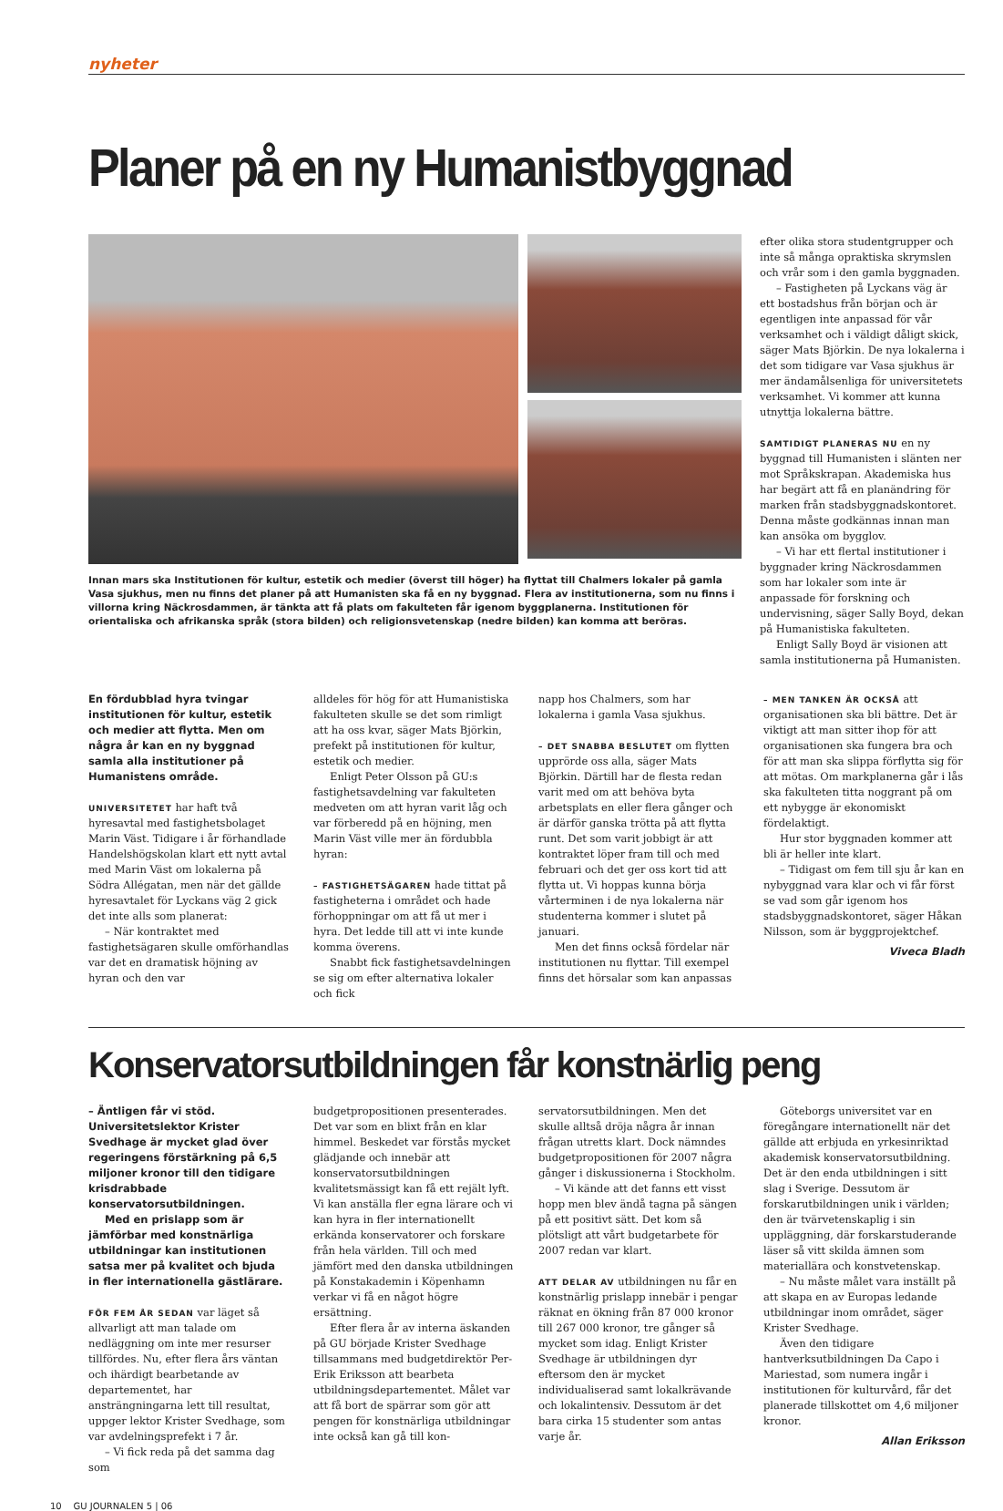nyheter
Planer på en ny Humanistbyggnad
Innan mars ska Institutionen för kultur, estetik och medier (överst till höger) ha flyttat till Chalmers lokaler på gamla Vasa sjukhus, men nu finns det planer på att Humanisten ska få en ny byggnad. Flera av institutionerna, som nu finns i villorna kring Näckrosdammen, är tänkta att få plats om fakulteten får igenom byggplanerna. Institutionen för orientaliska och afrikanska språk (stora bilden) och religionsvetenskap (nedre bilden) kan komma att beröras.
efter olika stora studentgrupper och inte så många opraktiska skrymslen och vrår som i den gamla byggnaden.
– Fastigheten på Lyckans väg är ett bostadshus från början och är egentligen inte anpassad för vår verksamhet och i väldigt dåligt skick, säger Mats Björkin. De nya lokalerna i det som tidigare var Vasa sjukhus är mer ändamålsenliga för universitetets verksamhet. Vi kommer att kunna utnyttja lokalerna bättre.
SAMTIDIGT PLANERAS NU en ny byggnad till Humanisten i slänten ner mot Språkskrapan. Akademiska hus har begärt att få en planändring för marken från stadsbyggnadskontoret. Denna måste godkännas innan man kan ansöka om bygglov.
– Vi har ett flertal institutioner i byggnader kring Näckrosdammen som har lokaler som inte är anpassade för forskning och undervisning, säger Sally Boyd, dekan på Humanistiska fakulteten.
Enligt Sally Boyd är visionen att samla institutionerna på Humanisten.
En fördubblad hyra tvingar institutionen för kultur, estetik och medier att flytta. Men om några år kan en ny byggnad samla alla institutioner på Humanistens område.
UNIVERSITETET har haft två hyresavtal med fastighetsbolaget Marin Väst. Tidigare i år förhandlade Handelshögskolan klart ett nytt avtal med Marin Väst om lokalerna på Södra Allégatan, men när det gällde hyresavtalet för Lyckans väg 2 gick det inte alls som planerat:
– När kontraktet med fastighetsägaren skulle omförhandlas var det en dramatisk höjning av hyran och den var
alldeles för hög för att Humanistiska fakulteten skulle se det som rimligt att ha oss kvar, säger Mats Björkin, prefekt på institutionen för kultur, estetik och medier.
Enligt Peter Olsson på GU:s fastighetsavdelning var fakulteten medveten om att hyran varit låg och var förberedd på en höjning, men Marin Väst ville mer än fördubbla hyran:
– FASTIGHETSÄGAREN hade tittat på fastigheterna i området och hade förhoppningar om att få ut mer i hyra. Det ledde till att vi inte kunde komma överens.
Snabbt fick fastighetsavdelningen se sig om efter alternativa lokaler och fick
napp hos Chalmers, som har lokalerna i gamla Vasa sjukhus.
– DET SNABBA BESLUTET om flytten upprörde oss alla, säger Mats Björkin. Därtill har de flesta redan varit med om att behöva byta arbetsplats en eller flera gånger och är därför ganska trötta på att flytta runt. Det som varit jobbigt är att kontraktet löper fram till och med februari och det ger oss kort tid att flytta ut. Vi hoppas kunna börja vårterminen i de nya lokalerna när studenterna kommer i slutet på januari.
Men det finns också fördelar när institutionen nu flyttar. Till exempel finns det hörsalar som kan anpassas
– MEN TANKEN ÄR OCKSÅ att organisationen ska bli bättre. Det är viktigt att man sitter ihop för att organisationen ska fungera bra och för att man ska slippa förflytta sig för att mötas. Om markplanerna går i lås ska fakulteten titta noggrant på om ett nybygge är ekonomiskt fördelaktigt.
Hur stor byggnaden kommer att bli är heller inte klart.
– Tidigast om fem till sju år kan en nybyggnad vara klar och vi får först se vad som går igenom hos stadsbyggnadskontoret, säger Håkan Nilsson, som är byggprojektchef.
Viveca Bladh
Konservatorsutbildningen får konstnärlig peng
– Äntligen får vi stöd.
Universitetslektor Krister Svedhage är mycket glad över regeringens förstärkning på 6,5 miljoner kronor till den tidigare krisdrabbade konservatorsutbildningen.
Med en prislapp som är jämförbar med konstnärliga utbildningar kan institutionen satsa mer på kvalitet och bjuda in fler internationella gästlärare.
FÖR FEM ÅR SEDAN var läget så allvarligt att man talade om nedläggning om inte mer resurser tillfördes. Nu, efter flera års väntan och ihärdigt bearbetande av departementet, har ansträngningarna lett till resultat, uppger lektor Krister Svedhage, som var avdelningsprefekt i 7 år.
– Vi fick reda på det samma dag som
budgetpropositionen presenterades. Det var som en blixt från en klar himmel. Beskedet var förstås mycket glädjande och innebär att konservatorsutbildningen kvalitetsmässigt kan få ett rejält lyft. Vi kan anställa fler egna lärare och vi kan hyra in fler internationellt erkända konservatorer och forskare från hela världen. Till och med jämfört med den danska utbildningen på Konstakademin i Köpenhamn verkar vi få en något högre ersättning.
Efter flera år av interna äskanden på GU började Krister Svedhage tillsammans med budgetdirektör Per-Erik Eriksson att bearbeta utbildningsdepartementet. Målet var att få bort de spärrar som gör att pengen för konstnärliga utbildningar inte också kan gå till kon-
servatorsutbildningen. Men det skulle alltså dröja några år innan frågan utretts klart. Dock nämndes budgetpropositionen för 2007 några gånger i diskussionerna i Stockholm.
– Vi kände att det fanns ett visst hopp men blev ändå tagna på sängen på ett positivt sätt. Det kom så plötsligt att vårt budgetarbete för 2007 redan var klart.
ATT DELAR AV utbildningen nu får en konstnärlig prislapp innebär i pengar räknat en ökning från 87 000 kronor till 267 000 kronor, tre gånger så mycket som idag. Enligt Krister Svedhage är utbildningen dyr eftersom den är mycket individualiserad samt lokalkrävande och lokalintensiv. Dessutom är det bara cirka 15 studenter som antas varje år.
Göteborgs universitet var en föregångare internationellt när det gällde att erbjuda en yrkesinriktad akademisk konservatorsutbildning. Det är den enda utbildningen i sitt slag i Sverige. Dessutom är forskarutbildningen unik i världen; den är tvärvetenskaplig i sin uppläggning, där forskarstuderande läser så vitt skilda ämnen som materiallära och konstvetenskap.
– Nu måste målet vara inställt på att skapa en av Europas ledande utbildningar inom området, säger Krister Svedhage.
Även den tidigare hantverksutbildningen Da Capo i Mariestad, som numera ingår i institutionen för kulturvård, får det planerade tillskottet om 4,6 miljoner kronor.
Allan Eriksson
10 GU JOURNALEN 5 | 06